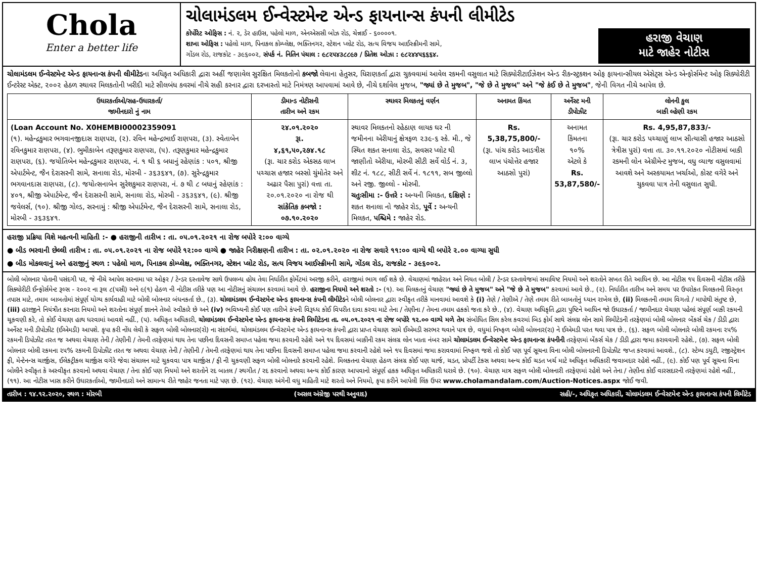Chola
Enter a better life
ચોલામંડલમ ઈન્વેસ્ટમેન્ટ એન્ડ ફાયનાન્સ કંપની લીમીટેડ
કોર્પોરેટ ઓફિસ : નં. ૨, ડેર હાઉસ, પહેલો માળ, એનએસસી બોઝ રોડ, ચેન્નાઈ - ૬૦૦૦૦૧.
શાખા ઓફિસ : પહેલો માળ, પિનાકલ કોમ્પ્લેક્ષ, ભક્તિનગર, સ્ટેશન પ્લોટ રોડ, સત્ય વિજય આઈસ્ક્રીમની સામે,
ગોંડલ રોડ, રાજકોટ - ૩૯૬૦૦૨, સંપર્ક નં. નિતિન પંચાલ : ૯૮૨૫૪૩૮૮૯૭ / પ્રિતેશ ઓઝા : ૯૮૨૪૪૫૬૬૬૪.
હરાજી વેચાણ
માટે જાહેર નોટીસ
ચોલામંડલમ ઈન્વેસ્ટમેન્ટ એન્ડ ફાયનાન્સ કંપની લીમીટેડના અધિકૃત અધિકારી દ્વારા અહીં જણાવેલ સુરક્ષિત મિલકતોનો કબજો લેવાના હેતુસર, ધિરાણકર્તા દ્વારા ચુકવવામાં આવેલ રકમની વસુલાત માટે સિક્યોરીટાઈઝેશન એન્ડ રીકન્સ્ટ્રકશન ઓફ ફાયનાન્સીયલ એસેટ્સ એન્ડ એન્ફોર્સમેન્ટ ઓફ સિક્યોરીટી ઈન્ટરેસ્ટ એક્ટ, ૨૦૦૨ હેઠળ સ્થાવર મિલકતોની ખરીદી માટે સીલબંધ કવરમાં નીચે સહી કરનાર દ્વારા દરખાસ્તો માટે નિમંત્રણ આપવામાં આવે છે, નીચે દર્શાવેલ મુજબ, "જ્યાં છે તે મુજબ", "જે છે તે મુજબ" અને "જે કંઈ છે તે મુજબ", જેની વિગત નીચે આપેલ છે.
| ઉધારકર્તાઓ/સહ-ઉધારકર્તા/ જામીનદારો નું નામ | ડીમાન્ડ નોટીસની તારીખ અને રકમ | સ્થાવર મિલકતનું વર્ણન | અનામત કિંમત | અર્નેસ્ટ મની ડીપોઝીટ | લોનની કુલ બાકી લ્હેણી રકમ |
| --- | --- | --- | --- | --- | --- |
| (Loan Account No. X0HEMBI00002359091 (૧). મહેન્દ્રકુમાર ભગવાનજીદાસ રાણપરા, (૨). રવિન મહેન્દ્રભાઈ રાણપરા, (૩). સ્વેતાબેન રવિનકુમાર રાણપરા, (૪). ભુમીકાબેન તરૂણકુમાર રાણપરા, (૫). તરૂણકુમાર મહેન્દ્રકુમાર રાણપરા, (૬). જયોતિબેન મહેન્દ્રકુમાર રાણપરા, નં. ૧ થી ૬ બધાનું રહેણાંક : ૫૦૧, શ્રીજી એપાર્ટમેન્ટ, જૈન દેરાસરની સામે, સનાલા રોડ, મોરબી - ૩૬૩૬૪૧, (૭). સુરેન્દ્રકુમાર ભગવાનદાસ રાણપરા, (૮). જયોત્સનાબેન સુરેશકુમાર રાણપરા, નં. ૭ થી ૮ બધાનું રહેણાંક : ૪૦૧, શ્રીજી એપાર્ટમેન્ટ, જૈન દેરાસરની સામે, સનાલા રોડ, મોરબી - ૩૬૩૬૪૧, (૯). શ્રીજી જવેલર્સ, (૧૦). શ્રીજી ગોલ્ડ, સરનામું : શ્રીજી એપાર્ટમેન્ટ, જૈન દેરાસરની સામે, સનાલા રોડ, મોરબી - ૩૬૩૬૪૧. | ૨૪.૦૧.૨૦૨૦ રૂા. ૪,૬૧,૫૦,૨૭૪.૧૮ (રૂા. ચાર કરોડ એકસઠ લાખ પચ્ચાસ હજાર બસ્સો ચુંમોતેર અને અઢાર પૈસા પુરાં) વત્તા તા. ૨૦.૦૧.૨૦૨૦ ના રોજ થી સાંકેતિક કબજો : ૦૭.૧૦.૨૦૨૦ | સ્થાવર મિલકતનો રહેઠાણ લાયક ઘર ની જમીનના એરીયાનું ક્ષેત્રફળ ૨૩૯-૬ સ્કે. મી., જે સ્થિત શકત સનાલા રોડ, સવસર પ્લોટ થી જાણીતો એરીયા, મોરબી સીટી સર્વે વોર્ડ નં. ૩, શીટ નં. ૧૮૮, સીટી સર્વે નં. ૧૮૧૧, સબ જીલ્લો અને રજી. જીલ્લો - મોરબી. ચતુઃસીમા :- ઉત્તરે : અન્યની મિલકત, દક્ષિણે : શકત શનાલા નો જાહેર રોડ, પૂર્વે : અન્યની મિલકત, પશ્ચિમે : જાહેર રોડ. | Rs. 5,38,75,800/- (રૂા. પાંચ કરોડ આડત્રીસ લાખ પંચોત્તેર હજાર આઠસો પુરાં) | અનામત કિંમતના ૧૦% એટલે કે Rs. 53,87,580/- | Rs. 4,95,87,833/- (રૂા. ચાર કરોડ પચ્ચાણું લાખ સીત્યાસી હજાર આઠસો ત્રેત્રીસ પુરાં) વત્તા તા. ૩૦.૧૧.૨૦૨૦ નોટીસમાં બાકી રકમની લોન એગ્રીમેન્ટ મુજબ, વધુ વ્યાજ વસુલવામાં આવશે અને અસ્કયામત ખર્ચાઓ, કોસ્ટ વગેરે અને ચુકવવા પાત્ર તેની વસુલાત સુધી. |
હરાજી પ્રક્રિયા વિશે મહત્વની માહિતી :- ● હરાજીની તારીખ : તા. ૦૫.૦૧.૨૦૨૧ ના રોજ બપોરે ૨:૦૦ વાગ્યે
● બીડ ભરવાની છેલ્લી તારીખ : તા. ૦૫.૦૧.૨૦૨૧ ના રોજ બપોરે ૧૨:૦૦ વાગ્યે ● જાહેર નિરીક્ષણની તારીખ : તા. ૦૨.૦૧.૨૦૨૦ ના રોજ સવારે ૧૧:૦૦ વાગ્યે થી બપોરે ૨.૦૦ વાગ્યા સુધી
● બીડ મોકલવાનું અને હરાજીનું સ્થળ : પહેલો માળ, પિનાકલ કોમ્પ્લેક્ષ, ભક્તિનગર, સ્ટેશન પ્લોટ રોડ, સત્ય વિજય આઈસ્ક્રીમની સામે, ગોંડલ રોડ, રાજકોટ - ૩૯૬૦૦૨.
બોલી બોલનાર પોતાની પસંદગી પર, જે નીચે આપેલ સરનામા પર ઓફર / ટેન્ડર દસ્તાવેજ સાથે ઉપલબ્ધ હોય તેવા નિર્ધારીત ફોર્મેટમાં અરજી કરીને, હરાજીમાં ભાગ લઈ શકે છે. વેચાણમાં જાહેરાત અને નિયત બોલી / ટેન્ડર દસ્તાવેજમાં સમાવિષ્ટ નિયમો અને શરતોને સખત રીતે આધિન છે. આ નોટીસ ૧૫ દિવસની નોટીસ તરીકે સિક્યોરીટી ઈન્ફોર્સમેન્ટ રૂલ્સ - ૨૦૦૨ ના રૂલ ૮(૫સી) અને ૯(૧) હેઠળ ની નોટીસ તરીકે પણ આ નોટીસનું સંચાલન કરવામાં આવે છે. હરાજીના નિયમો અને શરતો :- (૧). આ મિલકતનું વેચાણ "જ્યાં છે તે મુજબ" અને "જે છે તે મુજબ" કરવામાં આવે છે., (૨). નિર્ધારીત તારીખ અને સમય પર ઉપરોકત મિલકતની વિસ્તૃત તપાસ માટે, તમામ બાબતોમાં સંપૂર્ણ યોગ્ય કાર્યવાહી માટે બોલી બોલનાર બંધનકર્તા છે., (૩). ચોલામંડલમ ઈન્વેસ્ટમેન્ટ એન્ડ ફાયનાન્સ કંપની લીમીટેડને બોલી બોલનાર દ્વારા સ્વીકૃત તરીકે માનવામાં આવશે કે (i) તેણે / તેણીએ / તેણે તમામ રીતે બાબતોનું ધ્યાન રાખેલ છે, (ii) મિલકતની તમામ વિગતો / માપોથી સંતુષ્ટ છે, (iii) હરાજીને નિયંત્રીત કરનારા નિયમો અને શરતોના સંપૂર્ણ જ્ઞાનને તેઓ સ્વીકારે છે અને (iv) ભવિષ્યની કોઈ પણ તારીખે કંપની વિરૂધ્ધ કોઈ વિપરીત દાવા કરવા માટે તેના / તેણીના / તેમના તમામ હકકો જતા કરે છે., (૪). વેચાણ અધિકૃતિ દ્વારા પુષ્ટિને આધિન જો ઉધારકર્તા / જામીનદાર વેચાણ પહેલાં સંપૂર્ણ બાકી રકમની ચૂકવણી કરે, તો કોઈ વેચાણ હાથ ધરવામાં આવશે નહીં., (૫). અધિકૃત અધિકારી, ચોલામંડલમ ઈન્વેસ્ટમેન્ટ એન્ડ ફાયનાન્સ કંપની લિમીટેડના તા. ૦૫.૦૧.૨૦૨૧ ના રોજ બપોરે ૧૨.૦૦ વાગ્યે મળે તેમ સંબોધિત સિલ કરેલ કવરમાં બિડ ફોર્મ સાથે સંલગ્ન લોન સામે લિમીટેડની તરફેણમાં બોલી બોલનાર બેંકર્સ ચેક / ડીડી દ્વારા અર્નેસ્ટ મની ડીપોઝીટ (ઈએમડી) આપશે. કૃપા કરી નોંધ લેવી કે સફળ બોલી બોલનાર(રો) ના સંદર્ભમાં, ચોલામંડલમ ઈન્વેસ્ટમેન્ટ એન્ડ ફાયનાન્સ કંપની દ્વારા પ્રાપ્ત વેચાણ સામે ઈએમડી સરભર થવાને પાત્ર છે, વધુમાં નિષ્ફળ બોલી બોલનાર(રા) ને ઈએમડી પરત થવા પાત્ર છે., (૬). સફળ બોલી બોલનારે બોલી રકમના ૨૫% રકમની ડિપોઝીટ તરત જ અથવા વેચાણ તેની / તેણીની / તેમની તરફેણમાં થાય તેના પછીના દિવસની સમાપ્ત પહેલા જમા કરવાની રહેશે અને ૧૫ દિવસમાં બાકીની રકમ સંલગ્ર લોન ખાતા નંબર સામે ચોલામંડલમ ઈન્વેસ્ટમેન્ટ એન્ડ ફાયનાન્સ કંપનીની તરફેણમાં બેંકર્સ ચેક / ડીડી દ્વારા જમા કરાવવાની રહેશે., (૭). સફળ બોલી બોલનાર બોલી રકમના ૨૫% રકમની ડિપોઝીટ તરત જ અથવા વેચાણ તેની / તેણીની / તેમની તરફેણમાં થાય તેના પછીના દિવસની સમાપ્ત પહેલા જમા કરવાની રહેશે અને ૧૫ દિવસમાં જમા કરાવવામાં નિષ્ફળ જશે તો કોઈ પણ પૂર્વ સૂચના વિના બોલી બોલનારની ડિપોઝીટ જપ્ત કરવામાં આવશે., (૮). સ્ટેમ્પ ડયુટી, રજીસ્ટ્રેશન ફી, મેન્ટેનન્સ ચાર્જીસ, ઈલેકટ્રીકલ ચાર્જીસ વગેરે જેવા સંચાલન માટે ચુકવવા પાત્ર ચાર્જીસ / ફી ની ચુકવણી સફળ બોલી બોલનારે કરવાની રહેશે. મિલકતના વેચાણ હેઠળ સંલગ્ર કોઈ પણ ચાર્જ, ચડત, પ્રોપર્ટી ટેકસ અથવા અન્ય કોઈ ચડત ખર્ચ માટે અધિકૃત અધિકારી જવાબદાર રહેશે નહીં., (૯). કોઈ પણ પૂર્વ સૂચના વિના બોલીને સ્વીકૃત કે અસ્વીકૃત કરવાનો અથવા વેચાણ / તેના કોઈ પણ નિયમો અને શરતોને રદ બાતલ / સ્થગીત / રદ કરવાનો અથવા અન્ય કોઈ કારણ આપવાનો સંપૂર્ણ હકક અધિકૃત અધિકારી ધરાવે છે. (૧૦). વેચાણ માત્ર સફળ બોલી બોલનારી તરફેણમાં રહેશે અને તેના / તેણીના કોઈ વારસદારની તરફેણમાં રહેશે નહીં., (૧૧). આ નોટીસ ખાસ કરીને ઉધારકર્તાઓ, જામીનદારો અને સામાન્ય રીતે જાહેર જનતા માટે પણ છે. (૧૨). વેચાણ અંગેની વધુ માહિતી માટે શરતો અને નિયમો, કૃપા કરીને આપેલી લિંક ઉપર www.cholamandalam.com/Auction-Notices.aspx જોઈ જવી.
તારીખ : ૧૪.૧૨.૨૦૨૦, સ્થળ : મોરબી (અસલ અંગ્રેજી પરથી અનુવાદ) સહી/-, અધિકૃત અધિકારી, ચોલામંડલમ ઈન્વેસ્ટમેન્ટ એન્ડ ફાયનાન્સ કંપની લિમીટેડ